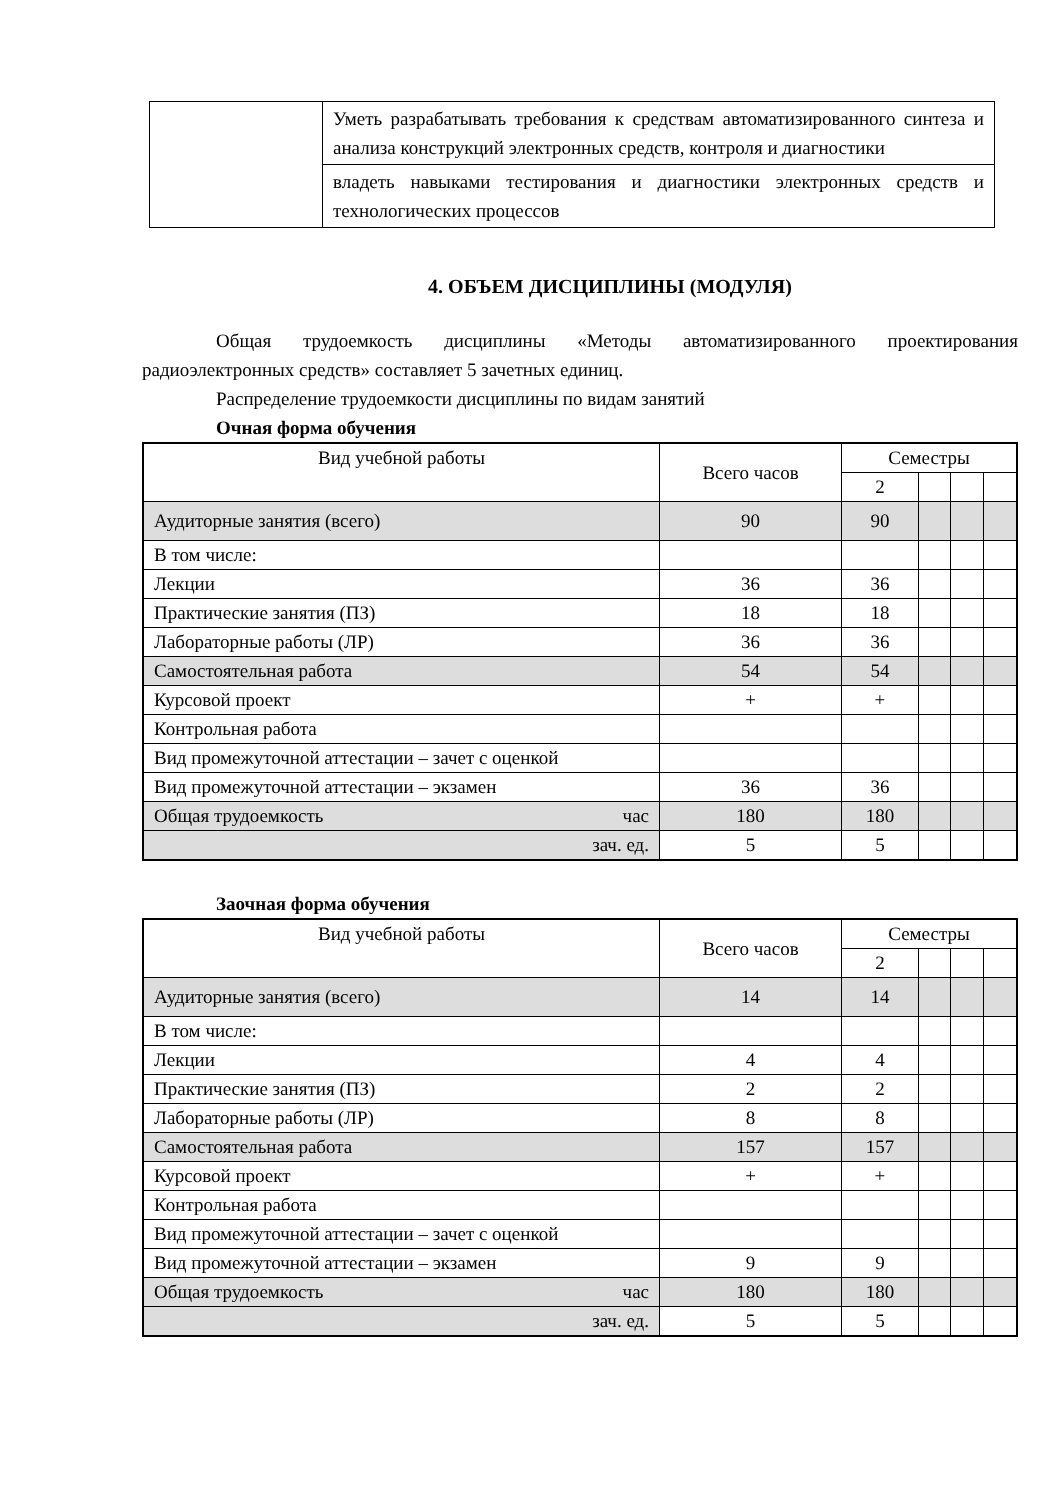| | Уметь разрабатывать требования к средствам автоматизированного синтеза и анализа конструкций электронных средств, контроля и диагностики |
| | владеть навыками тестирования и диагностики электронных средств и технологических процессов |
4. ОБЪЕМ ДИСЦИПЛИНЫ (МОДУЛЯ)
Общая трудоемкость дисциплины «Методы автоматизированного проектирования радиоэлектронных средств» составляет 5 зачетных единиц.
Распределение трудоемкости дисциплины по видам занятий
Очная форма обучения
| Вид учебной работы | Всего часов | Семестры | | | |
| --- | --- | --- | --- | --- | --- |
| | | 2 | | | |
| Аудиторные занятия (всего) | 90 | 90 | | | |
| В том числе: | | | | | |
| Лекции | 36 | 36 | | | |
| Практические занятия (ПЗ) | 18 | 18 | | | |
| Лабораторные работы (ЛР) | 36 | 36 | | | |
| Самостоятельная работа | 54 | 54 | | | |
| Курсовой проект | + | + | | | |
| Контрольная работа | | | | | |
| Вид промежуточной аттестации – зачет с оценкой | | | | | |
| Вид промежуточной аттестации – экзамен | 36 | 36 | | | |
| Общая трудоемкость час | 180 | 180 | | | |
| зач. ед. | 5 | 5 | | | |
Заочная форма обучения
| Вид учебной работы | Всего часов | Семестры | | | |
| --- | --- | --- | --- | --- | --- |
| | | 2 | | | |
| Аудиторные занятия (всего) | 14 | 14 | | | |
| В том числе: | | | | | |
| Лекции | 4 | 4 | | | |
| Практические занятия (ПЗ) | 2 | 2 | | | |
| Лабораторные работы (ЛР) | 8 | 8 | | | |
| Самостоятельная работа | 157 | 157 | | | |
| Курсовой проект | + | + | | | |
| Контрольная работа | | | | | |
| Вид промежуточной аттестации – зачет с оценкой | | | | | |
| Вид промежуточной аттестации – экзамен | 9 | 9 | | | |
| Общая трудоемкость час | 180 | 180 | | | |
| зач. ед. | 5 | 5 | | | |